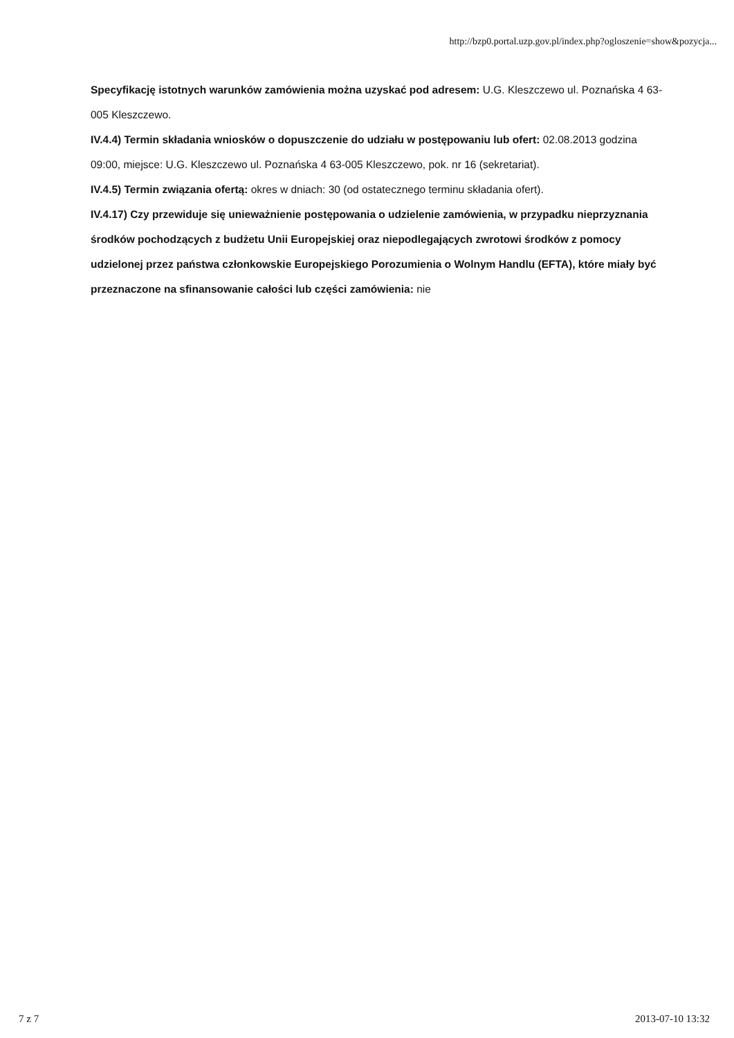http://bzp0.portal.uzp.gov.pl/index.php?ogloszenie=show&pozycja...
Specyfikację istotnych warunków zamówienia można uzyskać pod adresem: U.G. Kleszczewo ul. Poznańska 4 63-005 Kleszczewo.
IV.4.4) Termin składania wniosków o dopuszczenie do udziału w postępowaniu lub ofert: 02.08.2013 godzina 09:00, miejsce: U.G. Kleszczewo ul. Poznańska 4 63-005 Kleszczewo, pok. nr 16 (sekretariat).
IV.4.5) Termin związania ofertą: okres w dniach: 30 (od ostatecznego terminu składania ofert).
IV.4.17) Czy przewiduje się unieważnienie postępowania o udzielenie zamówienia, w przypadku nieprzyznania środków pochodzących z budżetu Unii Europejskiej oraz niepodlegających zwrotowi środków z pomocy udzielonej przez państwa członkowskie Europejskiego Porozumienia o Wolnym Handlu (EFTA), które miały być przeznaczone na sfinansowanie całości lub części zamówienia: nie
7 z 7 2013-07-10 13:32